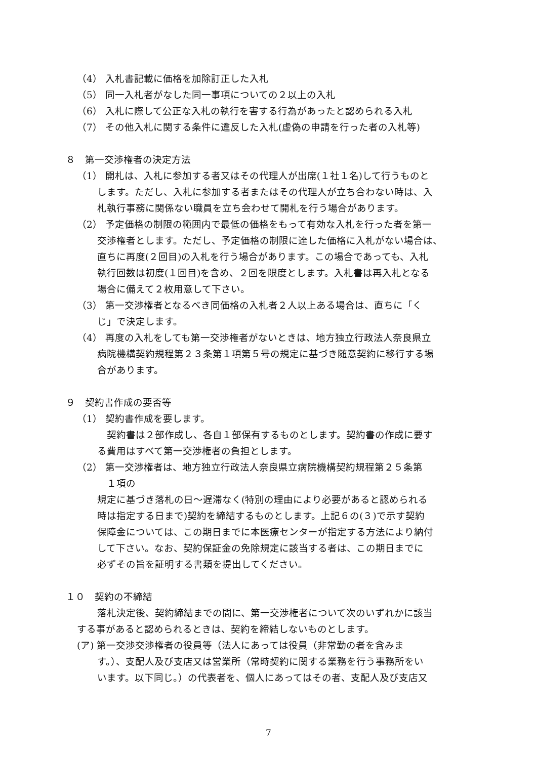（4） 入札書記載に価格を加除訂正した入札
（5） 同一入札者がなした同一事項についての２以上の入札
（6） 入札に際して公正な入札の執行を害する行為があったと認められる入札
（7） その他入札に関する条件に違反した入札(虚偽の申請を行った者の入札等)
８　第一交渉権者の決定方法
（1） 開札は、入札に参加する者又はその代理人が出席(１社１名)して行うものと
します。ただし、入札に参加する者またはその代理人が立ち合わない時は、入
札執行事務に関係ない職員を立ち会わせて開札を行う場合があります。
（2） 予定価格の制限の範囲内で最低の価格をもって有効な入札を行った者を第一
交渉権者とします。ただし、予定価格の制限に達した価格に入札がない場合は、
直ちに再度(２回目)の入札を行う場合があります。この場合であっても、入札
執行回数は初度(１回目)を含め、２回を限度とします。入札書は再入札となる
場合に備えて２枚用意して下さい。
（3） 第一交渉権者となるべき同価格の入札者２人以上ある場合は、直ちに「く
じ」で決定します。
（4） 再度の入札をしても第一交渉権者がないときは、地方独立行政法人奈良県立
病院機構契約規程第２３条第１項第５号の規定に基づき随意契約に移行する場
合があります。
９　契約書作成の要否等
（1） 契約書作成を要します。
　契約書は２部作成し、各自１部保有するものとします。契約書の作成に要す
る費用はすべて第一交渉権者の負担とします。
（2） 第一交渉権者は、地方独立行政法人奈良県立病院機構契約規程第２５条第
　１項の
規定に基づき落札の日～遅滞なく(特別の理由により必要があると認められる
時は指定する日まで)契約を締結するものとします。上記６の(３)で示す契約
保障金については、この期日までに本医療センターが指定する方法により納付
して下さい。なお、契約保証金の免除規定に該当する者は、この期日までに
必ずその旨を証明する書類を提出してください。
１０　契約の不締結
落札決定後、契約締結までの間に、第一交渉権者について次のいずれかに該当
する事があると認められるときは、契約を締結しないものとします。
(ア) 第一交渉交渉権者の役員等（法人にあっては役員（非常勤の者を含みま
す。）、支配人及び支店又は営業所（常時契約に関する業務を行う事務所をい
います。以下同じ。）の代表者を、個人にあってはその者、支配人及び支店又
7